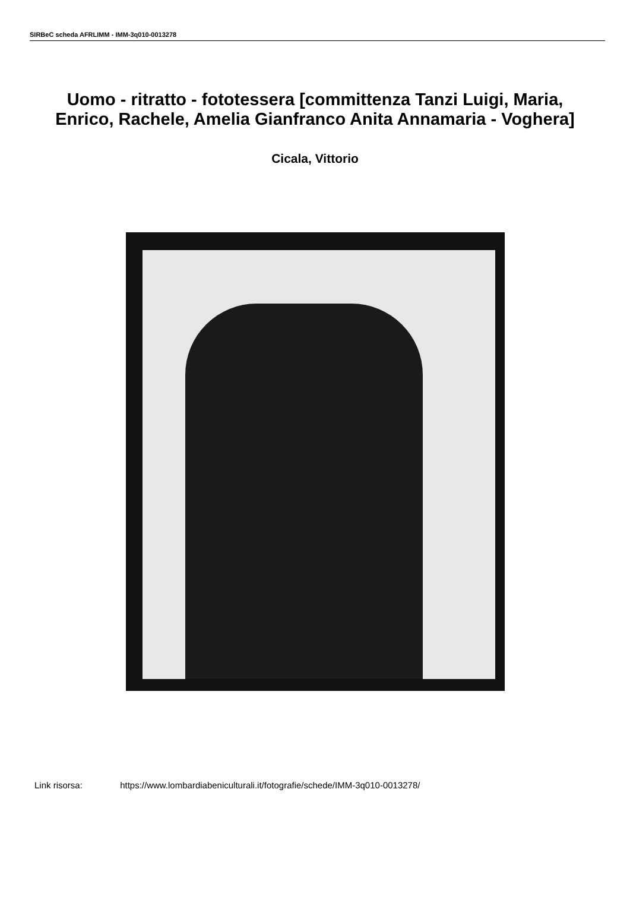SIRBeC scheda AFRLIMM - IMM-3q010-0013278
Uomo - ritratto - fototessera [committenza Tanzi Luigi, Maria, Enrico, Rachele, Amelia Gianfranco Anita Annamaria - Voghera]
Cicala, Vittorio
Link risorsa: https://www.lombardiabeniculturali.it/fotografie/schede/IMM-3q010-0013278/